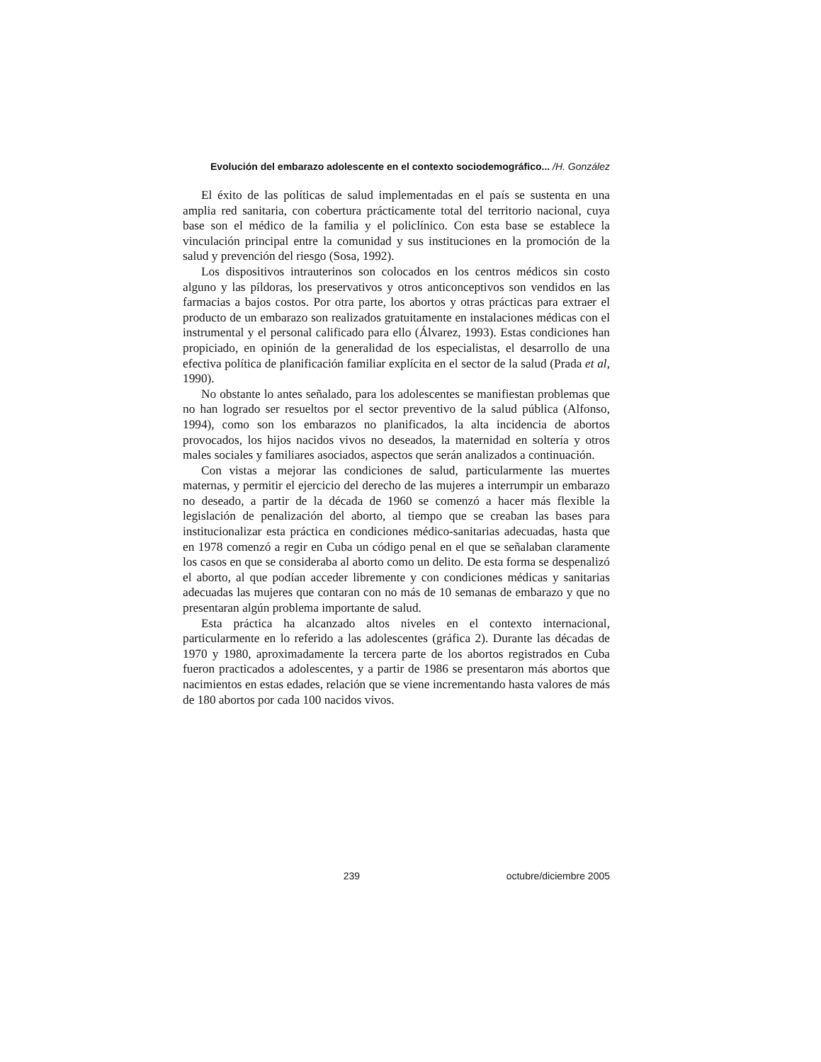Evolución del embarazo adolescente en el contexto sociodemográfico... /H. González
El éxito de las políticas de salud implementadas en el país se sustenta en una amplia red sanitaria, con cobertura prácticamente total del territorio nacional, cuya base son el médico de la familia y el policlínico. Con esta base se establece la vinculación principal entre la comunidad y sus instituciones en la promoción de la salud y prevención del riesgo (Sosa, 1992).
Los dispositivos intrauterinos son colocados en los centros médicos sin costo alguno y las píldoras, los preservativos y otros anticonceptivos son vendidos en las farmacias a bajos costos. Por otra parte, los abortos y otras prácticas para extraer el producto de un embarazo son realizados gratuitamente en instalaciones médicas con el instrumental y el personal calificado para ello (Álvarez, 1993). Estas condiciones han propiciado, en opinión de la generalidad de los especialistas, el desarrollo de una efectiva política de planificación familiar explícita en el sector de la salud (Prada et al, 1990).
No obstante lo antes señalado, para los adolescentes se manifiestan problemas que no han logrado ser resueltos por el sector preventivo de la salud pública (Alfonso, 1994), como son los embarazos no planificados, la alta incidencia de abortos provocados, los hijos nacidos vivos no deseados, la maternidad en soltería y otros males sociales y familiares asociados, aspectos que serán analizados a continuación.
Con vistas a mejorar las condiciones de salud, particularmente las muertes maternas, y permitir el ejercicio del derecho de las mujeres a interrumpir un embarazo no deseado, a partir de la década de 1960 se comenzó a hacer más flexible la legislación de penalización del aborto, al tiempo que se creaban las bases para institucionalizar esta práctica en condiciones médico-sanitarias adecuadas, hasta que en 1978 comenzó a regir en Cuba un código penal en el que se señalaban claramente los casos en que se consideraba al aborto como un delito. De esta forma se despenalizó el aborto, al que podían acceder libremente y con condiciones médicas y sanitarias adecuadas las mujeres que contaran con no más de 10 semanas de embarazo y que no presentaran algún problema importante de salud.
Esta práctica ha alcanzado altos niveles en el contexto internacional, particularmente en lo referido a las adolescentes (gráfica 2). Durante las décadas de 1970 y 1980, aproximadamente la tercera parte de los abortos registrados en Cuba fueron practicados a adolescentes, y a partir de 1986 se presentaron más abortos que nacimientos en estas edades, relación que se viene incrementando hasta valores de más de 180 abortos por cada 100 nacidos vivos.
239 octubre/diciembre 2005